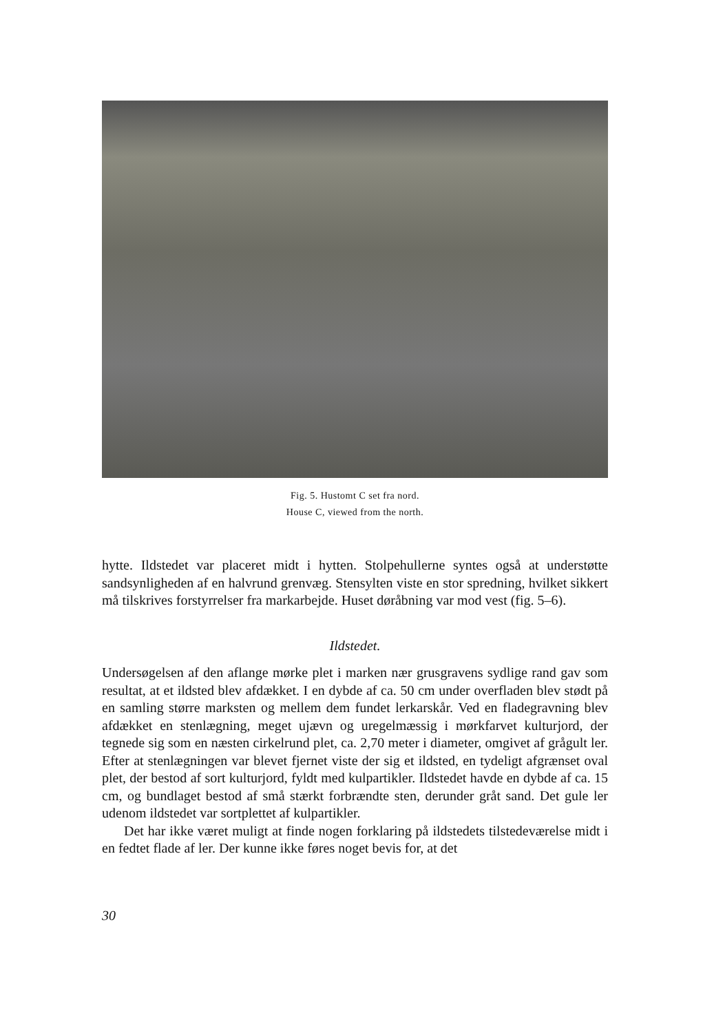Fig. 5. Hustomt C set fra nord.
House C, viewed from the north.
hytte. Ildstedet var placeret midt i hytten. Stolpehullerne syntes også at understøtte sandsynligheden af en halvrund grenvæg. Stensylten viste en stor spredning, hvilket sikkert må tilskrives forstyrrelser fra markarbejde. Huset døråbning var mod vest (fig. 5–6).
Ildstedet.
Undersøgelsen af den aflange mørke plet i marken nær grusgravens sydlige rand gav som resultat, at et ildsted blev afdækket. I en dybde af ca. 50 cm under overfladen blev stødt på en samling større marksten og mellem dem fundet lerkarskår. Ved en fladegravning blev afdækket en stenlægning, meget ujævn og uregelmæssig i mørkfarvet kulturjord, der tegnede sig som en næsten cirkelrund plet, ca. 2,70 meter i diameter, omgivet af grågult ler. Efter at stenlægningen var blevet fjernet viste der sig et ildsted, en tydeligt afgrænset oval plet, der bestod af sort kulturjord, fyldt med kulpartikler. Ildstedet havde en dybde af ca. 15 cm, og bundlaget bestod af små stærkt forbrændte sten, derunder gråt sand. Det gule ler udenom ildstedet var sortplettet af kulpartikler.
Det har ikke været muligt at finde nogen forklaring på ildstedets tilstedeværelse midt i en fedtet flade af ler. Der kunne ikke føres noget bevis for, at det
30